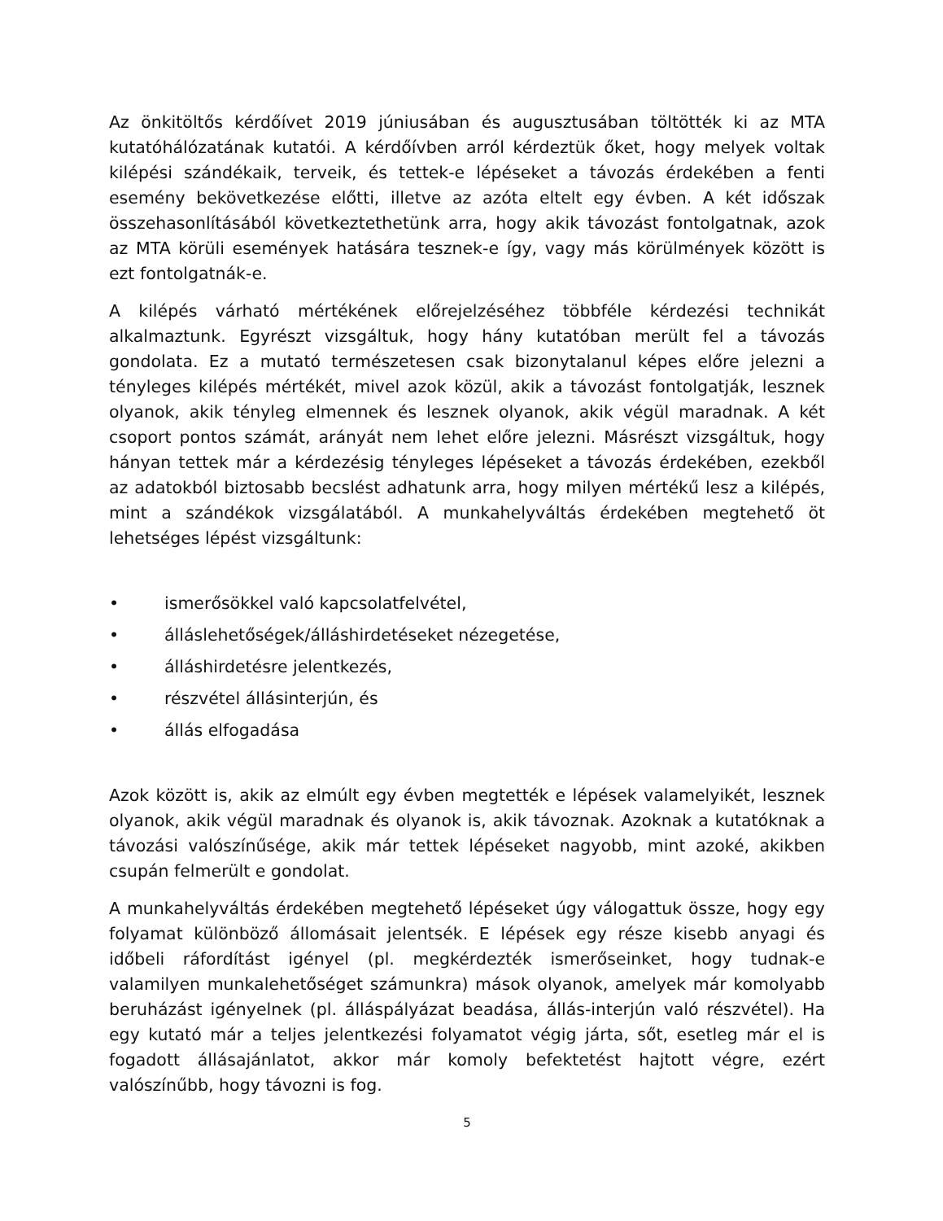Az önkitöltős kérdőívet 2019 júniusában és augusztusában töltötték ki az MTA kutatóhálózatának kutatói. A kérdőívben arról kérdeztük őket, hogy melyek voltak kilépési szándékaik, terveik, és tettek-e lépéseket a távozás érdekében a fenti esemény bekövetkezése előtti, illetve az azóta eltelt egy évben. A két időszak összehasonlításából következtethetünk arra, hogy akik távozást fontolgatnak, azok az MTA körüli események hatására tesznek-e így, vagy más körülmények között is ezt fontolgatnák-e.
A kilépés várható mértékének előrejelzéséhez többféle kérdezési technikát alkalmaztunk. Egyrészt vizsgáltuk, hogy hány kutatóban merült fel a távozás gondolata. Ez a mutató természetesen csak bizonytalanul képes előre jelezni a tényleges kilépés mértékét, mivel azok közül, akik a távozást fontolgatják, lesznek olyanok, akik tényleg elmennek és lesznek olyanok, akik végül maradnak. A két csoport pontos számát, arányát nem lehet előre jelezni. Másrészt vizsgáltuk, hogy hányan tettek már a kérdezésig tényleges lépéseket a távozás érdekében, ezekből az adatokból biztosabb becslést adhatunk arra, hogy milyen mértékű lesz a kilépés, mint a szándékok vizsgálatából. A munkahelyváltás érdekében megtehető öt lehetséges lépést vizsgáltunk:
• ismerősökkel való kapcsolatfelvétel,
• álláslehetőségek/álláshirdetéseket nézegetése,
• álláshirdetésre jelentkezés,
• részvétel állásinterjún, és
• állás elfogadása
Azok között is, akik az elmúlt egy évben megtették e lépések valamelyikét, lesznek olyanok, akik végül maradnak és olyanok is, akik távoznak. Azoknak a kutatóknak a távozási valószínűsége, akik már tettek lépéseket nagyobb, mint azoké, akikben csupán felmerült e gondolat.
A munkahelyváltás érdekében megtehető lépéseket úgy válogattuk össze, hogy egy folyamat különböző állomásait jelentsék. E lépések egy része kisebb anyagi és időbeli ráfordítást igényel (pl. megkérdezték ismerőseinket, hogy tudnak-e valamilyen munkalehetőséget számunkra) mások olyanok, amelyek már komolyabb beruházást igényelnek (pl. álláspályázat beadása, állás-interjún való részvétel). Ha egy kutató már a teljes jelentkezési folyamatot végig járta, sőt, esetleg már el is fogadott állásajánlatot, akkor már komoly befektetést hajtott végre, ezért valószínűbb, hogy távozni is fog.
5